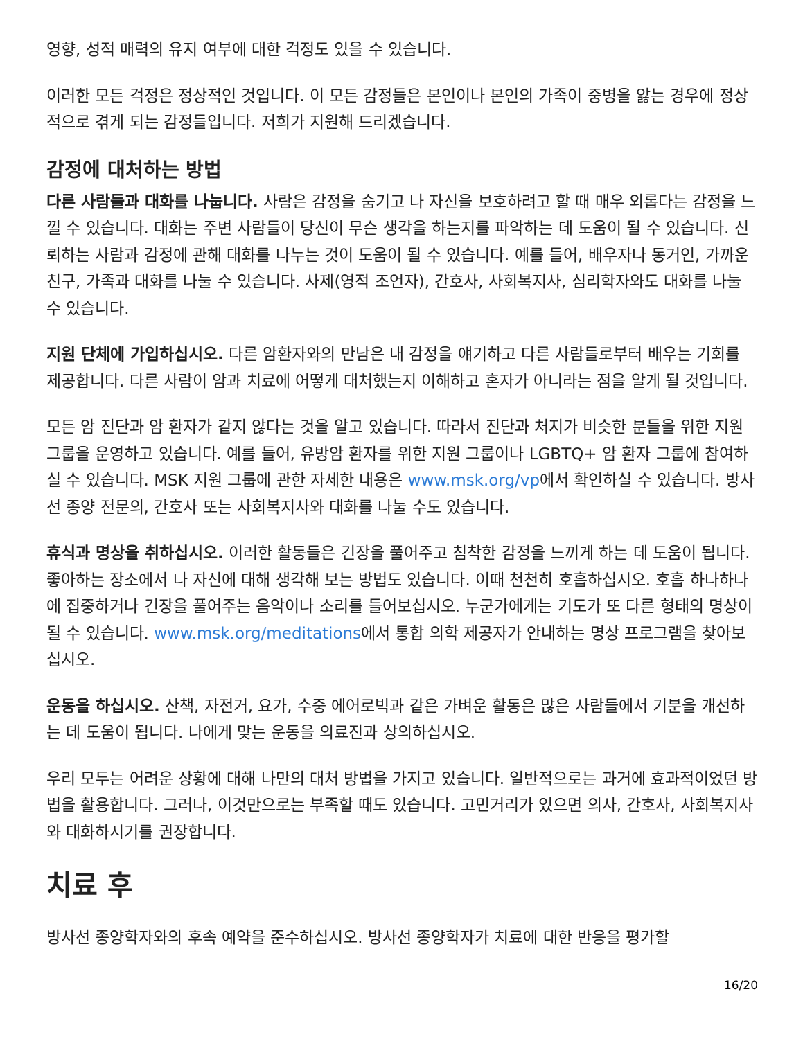영향, 성적 매력의 유지 여부에 대한 걱정도 있을 수 있습니다.
이러한 모든 걱정은 정상적인 것입니다. 이 모든 감정들은 본인이나 본인의 가족이 중병을 앓는 경우에 정상적으로 겪게 되는 감정들입니다. 저희가 지원해 드리겠습니다.
감정에 대처하는 방법
다른 사람들과 대화를 나눕니다. 사람은 감정을 숨기고 나 자신을 보호하려고 할 때 매우 외롭다는 감정을 느낄 수 있습니다. 대화는 주변 사람들이 당신이 무슨 생각을 하는지를 파악하는 데 도움이 될 수 있습니다. 신뢰하는 사람과 감정에 관해 대화를 나누는 것이 도움이 될 수 있습니다. 예를 들어, 배우자나 동거인, 가까운 친구, 가족과 대화를 나눌 수 있습니다. 사제(영적 조언자), 간호사, 사회복지사, 심리학자와도 대화를 나눌 수 있습니다.
지원 단체에 가입하십시오. 다른 암환자와의 만남은 내 감정을 얘기하고 다른 사람들로부터 배우는 기회를 제공합니다. 다른 사람이 암과 치료에 어떻게 대처했는지 이해하고 혼자가 아니라는 점을 알게 될 것입니다.
모든 암 진단과 암 환자가 같지 않다는 것을 알고 있습니다. 따라서 진단과 처지가 비슷한 분들을 위한 지원 그룹을 운영하고 있습니다. 예를 들어, 유방암 환자를 위한 지원 그룹이나 LGBTQ+ 암 환자 그룹에 참여하실 수 있습니다. MSK 지원 그룹에 관한 자세한 내용은 www.msk.org/vp에서 확인하실 수 있습니다. 방사선 종양 전문의, 간호사 또는 사회복지사와 대화를 나눌 수도 있습니다.
휴식과 명상을 취하십시오. 이러한 활동들은 긴장을 풀어주고 침착한 감정을 느끼게 하는 데 도움이 됩니다. 좋아하는 장소에서 나 자신에 대해 생각해 보는 방법도 있습니다. 이때 천천히 호흡하십시오. 호흡 하나하나에 집중하거나 긴장을 풀어주는 음악이나 소리를 들어보십시오. 누군가에게는 기도가 또 다른 형태의 명상이 될 수 있습니다. www.msk.org/meditations에서 통합 의학 제공자가 안내하는 명상 프로그램을 찾아보십시오.
운동을 하십시오. 산책, 자전거, 요가, 수중 에어로빅과 같은 가벼운 활동은 많은 사람들에서 기분을 개선하는 데 도움이 됩니다. 나에게 맞는 운동을 의료진과 상의하십시오.
우리 모두는 어려운 상황에 대해 나만의 대처 방법을 가지고 있습니다. 일반적으로는 과거에 효과적이었던 방법을 활용합니다. 그러나, 이것만으로는 부족할 때도 있습니다. 고민거리가 있으면 의사, 간호사, 사회복지사와 대화하시기를 권장합니다.
치료 후
방사선 종양학자와의 후속 예약을 준수하십시오. 방사선 종양학자가 치료에 대한 반응을 평가할
16/20